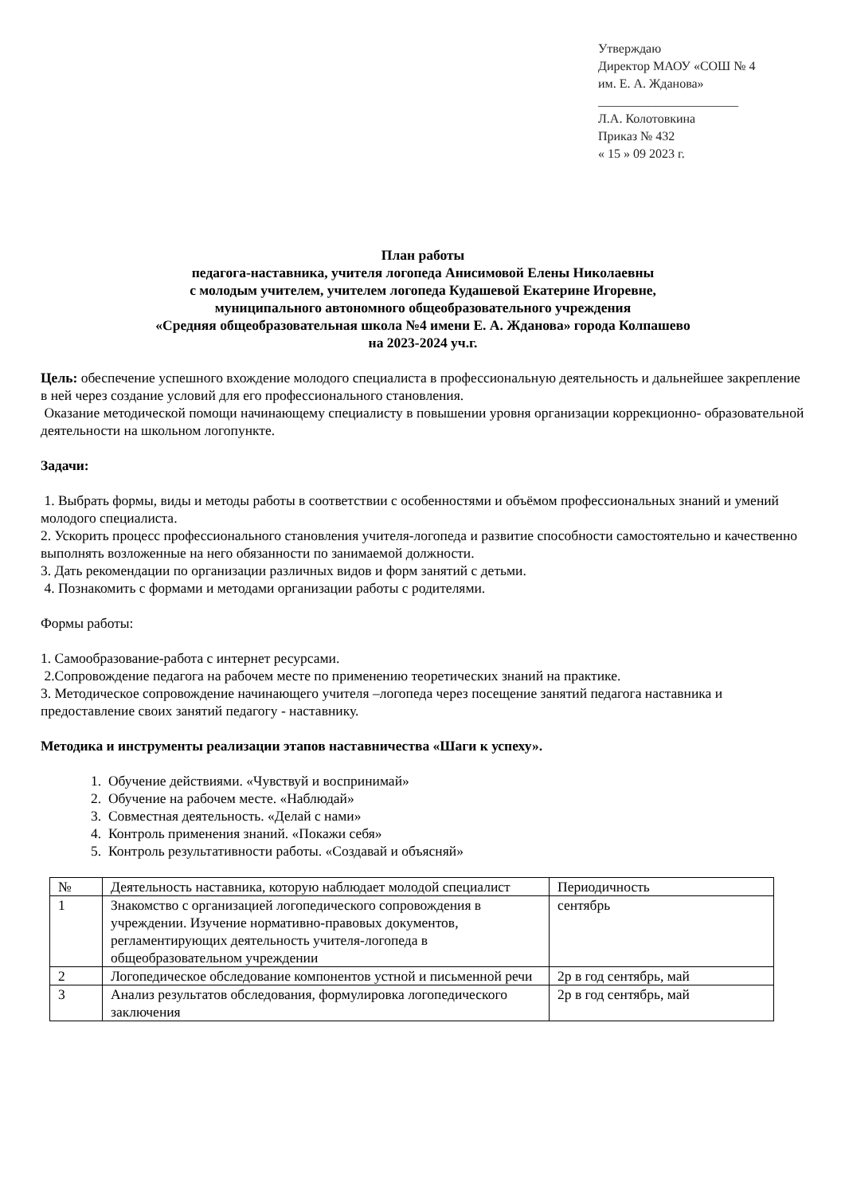Утверждаю
Директор МАОУ «СОШ № 4
им. Е. А. Жданова»
______________________
Л.А. Колотовкина
Приказ № 432
« 15 » 09 2023 г.
План работы
педагога-наставника, учителя логопеда Анисимовой Елены Николаевны
с молодым учителем, учителем логопеда Кудашевой Екатерине Игоревне,
муниципального автономного общеобразовательного учреждения
«Средняя общеобразовательная школа №4 имени Е. А. Жданова» города Колпашево
на 2023-2024 уч.г.
Цель: обеспечение успешного вхождение молодого специалиста в профессиональную деятельность и дальнейшее закрепление в ней через создание условий для его профессионального становления.
Оказание методической помощи начинающему специалисту в повышении уровня организации коррекционно- образовательной деятельности на школьном логопункте.
Задачи:
1. Выбрать формы, виды и методы работы в соответствии с особенностями и объёмом профессиональных знаний и умений молодого специалиста.
2. Ускорить процесс профессионального становления учителя-логопеда и развитие способности самостоятельно и качественно выполнять возложенные на него обязанности по занимаемой должности.
3. Дать рекомендации по организации различных видов и форм занятий с детьми.
4. Познакомить с формами и методами организации работы с родителями.
Формы работы:
1. Самообразование-работа с интернет ресурсами.
2.Сопровождение педагога на рабочем месте по применению теоретических знаний на практике.
3. Методическое сопровождение начинающего учителя –логопеда через посещение занятий педагога наставника и предоставление своих занятий педагогу - наставнику.
Методика и инструменты реализации этапов наставничества «Шаги к успеху».
1. Обучение действиями. «Чувствуй и воспринимай»
2. Обучение на рабочем месте. «Наблюдай»
3. Совместная деятельность. «Делай с нами»
4. Контроль применения знаний. «Покажи себя»
5. Контроль результативности работы. «Создавай и объясняй»
| № | Деятельность наставника, которую наблюдает молодой специалист | Периодичность |
| 1 | Знакомство с организацией логопедического сопровождения в учреждении. Изучение нормативно-правовых документов, регламентирующих деятельность учителя-логопеда в общеобразовательном учреждении | сентябрь |
| 2 | Логопедическое обследование компонентов устной и письменной речи | 2р в год сентябрь, май |
| 3 | Анализ результатов обследования, формулировка логопедического заключения | 2р в год сентябрь, май |